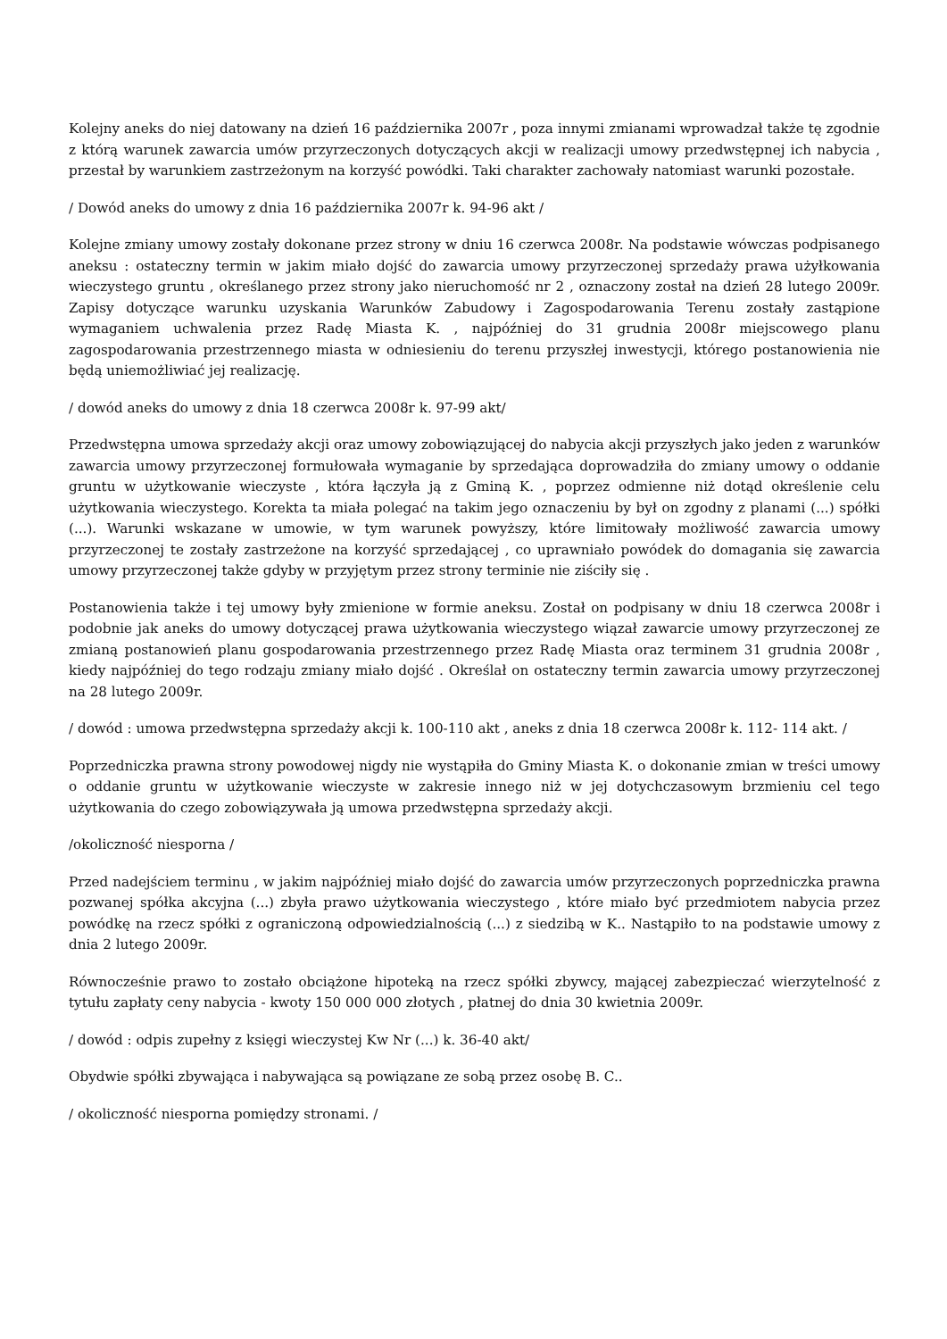Kolejny aneks do niej datowany na dzień 16 października 2007r , poza innymi zmianami wprowadzał także tę zgodnie z którą warunek zawarcia umów przyrzeczonych dotyczących akcji w realizacji umowy przedwstępnej ich nabycia , przestał by warunkiem zastrzeżonym na korzyść powódki. Taki charakter zachowały natomiast warunki pozostałe.
/ Dowód aneks do umowy z dnia 16 października 2007r k. 94-96 akt /
Kolejne zmiany umowy zostały dokonane przez strony w dniu 16 czerwca 2008r. Na podstawie wówczas podpisanego aneksu : ostateczny termin w jakim miało dojść do zawarcia umowy przyrzeczonej sprzedaży prawa użyłkowania wieczystego gruntu , określanego przez strony jako nieruchomość nr 2 , oznaczony został na dzień 28 lutego 2009r. Zapisy dotyczące warunku uzyskania Warunków Zabudowy i Zagospodarowania Terenu zostały zastąpione wymaganiem uchwalenia przez Radę Miasta K. , najpóźniej do 31 grudnia 2008r miejscowego planu zagospodarowania przestrzennego miasta w odniesieniu do terenu przyszłej inwestycji, którego postanowienia nie będą uniemożliwiać jej realizację.
/ dowód aneks do umowy z dnia 18 czerwca 2008r k. 97-99 akt/
Przedwstępna umowa sprzedaży akcji oraz umowy zobowiązującej do nabycia akcji przyszłych jako jeden z warunków zawarcia umowy przyrzeczonej formułowała wymaganie by sprzedająca doprowadziła do zmiany umowy o oddanie gruntu w użytkowanie wieczyste , która łączyła ją z Gminą K. , poprzez odmienne niż dotąd określenie celu użytkowania wieczystego. Korekta ta miała polegać na takim jego oznaczeniu by był on zgodny z planami (...) spółki (...). Warunki wskazane w umowie, w tym warunek powyższy, które limitowały możliwość zawarcia umowy przyrzeczonej te zostały zastrzeżone na korzyść sprzedającej , co uprawniało powódek do domagania się zawarcia umowy przyrzeczonej także gdyby w przyjętym przez strony terminie nie ziściły się .
Postanowienia także i tej umowy były zmienione w formie aneksu. Został on podpisany w dniu 18 czerwca 2008r i podobnie jak aneks do umowy dotyczącej prawa użytkowania wieczystego wiązał zawarcie umowy przyrzeczonej ze zmianą postanowień planu gospodarowania przestrzennego przez Radę Miasta oraz terminem 31 grudnia 2008r , kiedy najpóźniej do tego rodzaju zmiany miało dojść . Określał on ostateczny termin zawarcia umowy przyrzeczonej na 28 lutego 2009r.
/ dowód : umowa przedwstępna sprzedaży akcji k. 100-110 akt , aneks z dnia 18 czerwca 2008r k. 112- 114 akt. /
Poprzedniczka prawna strony powodowej nigdy nie wystąpiła do Gminy Miasta K. o dokonanie zmian w treści umowy o oddanie gruntu w użytkowanie wieczyste w zakresie innego niż w jej dotychczasowym brzmieniu cel tego użytkowania do czego zobowiązywała ją umowa przedwstępna sprzedaży akcji.
/okoliczność niesporna /
Przed nadejściem terminu , w jakim najpóźniej miało dojść do zawarcia umów przyrzeczonych poprzedniczka prawna pozwanej spółka akcyjna (...) zbyła prawo użytkowania wieczystego , które miało być przedmiotem nabycia przez powódkę na rzecz spółki z ograniczoną odpowiedzialnością (...) z siedzibą w K.. Nastąpiło to na podstawie umowy z dnia 2 lutego 2009r.
Równocześnie prawo to zostało obciążone hipoteką na rzecz spółki zbywcy, mającej zabezpieczać wierzytelność z tytułu zapłaty ceny nabycia - kwoty 150 000 000 złotych , płatnej do dnia 30 kwietnia 2009r.
/ dowód : odpis zupełny z księgi wieczystej Kw Nr (...) k. 36-40 akt/
Obydwie spółki zbywająca i nabywająca są powiązane ze sobą przez osobę B. C..
/ okoliczność niesporna pomiędzy stronami. /